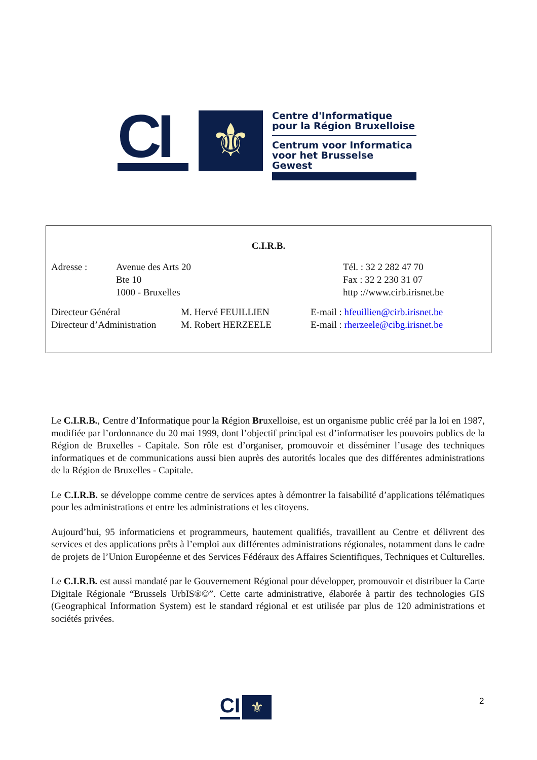CI
⚜
Centre d'Informatique
pour la Région Bruxelloise
Centrum voor Informatica
voor het Brusselse Gewest
C.I.R.B.
Adresse : Avenue des Arts 20
Bte 10
1000 - Bruxelles
Tél. : 32 2 282 47 70
Fax : 32 2 230 31 07
http ://www.cirb.irisnet.be
Directeur Général
Directeur d’Administration
M. Hervé FEUILLIEN
M. Robert HERZEELE
E-mail : hfeuillien@cirb.irisnet.be
E-mail : rherzeele@cibg.irisnet.be
Le C.I.R.B., Centre d’Informatique pour la Région Bruxelloise, est un organisme public créé par la loi en 1987, modifiée par l’ordonnance du 20 mai 1999, dont l’objectif principal est d’informatiser les pouvoirs publics de la Région de Bruxelles - Capitale. Son rôle est d’organiser, promouvoir et disséminer l’usage des techniques informatiques et de communications aussi bien auprès des autorités locales que des différentes administrations de la Région de Bruxelles - Capitale.
Le C.I.R.B. se développe comme centre de services aptes à démontrer la faisabilité d’applications télématiques pour les administrations et entre les administrations et les citoyens.
Aujourd’hui, 95 informaticiens et programmeurs, hautement qualifiés, travaillent au Centre et délivrent des services et des applications prêts à l’emploi aux différentes administrations régionales, notamment dans le cadre de projets de l’Union Européenne et des Services Fédéraux des Affaires Scientifiques, Techniques et Culturelles.
Le C.I.R.B. est aussi mandaté par le Gouvernement Régional pour développer, promouvoir et distribuer la Carte Digitale Régionale “Brussels UrbIS®©”. Cette carte administrative, élaborée à partir des technologies GIS (Geographical Information System) est le standard régional et est utilisée par plus de 120 administrations et sociétés privées.
CI
⚜
2